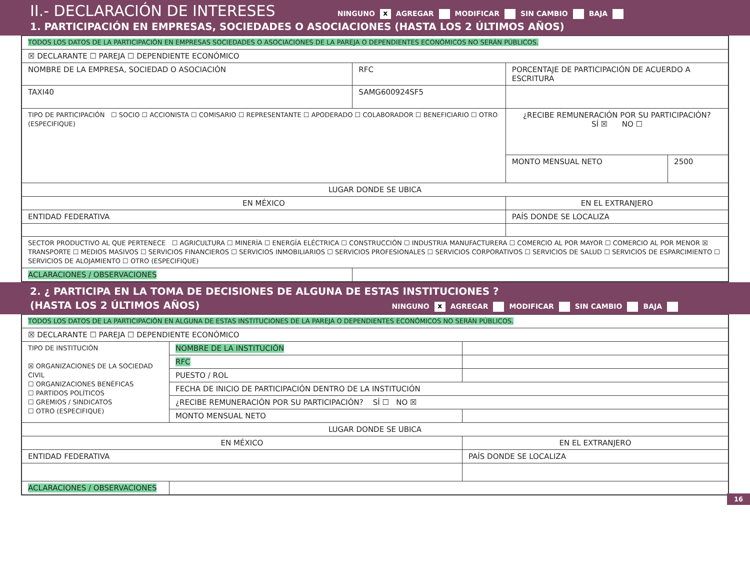II.- DECLARACIÓN DE INTERESES
NINGUNO x AGREGAR MODIFICAR SIN CAMBIO BAJA
1. PARTICIPACIÓN EN EMPRESAS, SOCIEDADES O ASOCIACIONES (HASTA LOS 2 ÚLTIMOS AÑOS)
| TODOS LOS DATOS DE LA PARTICIPACIÓN EN EMPRESAS SOCIEDADES O ASOCIACIONES DE LA PAREJA O DEPENDIENTES ECONÓMICOS NO SERÁN PÚBLICOS. | | | |
| ☒ DECLARANTE ☐ PAREJA ☐ DEPENDIENTE ECONÓMICO | | | |
| NOMBRE DE LA EMPRESA, SOCIEDAD O ASOCIACIÓN | RFC | PORCENTAJE DE PARTICIPACIÓN DE ACUERDO A ESCRITURA | |
| TAXI40 | SAMG600924SF5 | | |
| TIPO DE PARTICIPACIÓN ☐ SOCIO ☐ ACCIONISTA ☐ COMISARIO ☐ REPRESENTANTE ☐ APODERADO ☐ COLABORADOR ☐ BENEFICIARIO ☐ OTRO (ESPECIFIQUE) | | ¿RECIBE REMUNERACIÓN POR SU PARTICIPACIÓN? SÍ ☒ NO ☐ | |
| | | MONTO MENSUAL NETO | 2500 |
| LUGAR DONDE SE UBICA | | | |
| EN MÉXICO | | EN EL EXTRANJERO | |
| ENTIDAD FEDERATIVA | | PAÍS DONDE SE LOCALIZA | |
| SECTOR PRODUCTIVO AL QUE PERTENECE ☐ AGRICULTURA ☐ MINERÍA ☐ ENERGÍA ELÉCTRICA ☐ CONSTRUCCIÓN ☐ INDUSTRIA MANUFACTURERA ☐ COMERCIO AL POR MAYOR ☐ COMERCIO AL POR MENOR ☒ TRANSPORTE ☐ MEDIOS MASIVOS ☐ SERVICIOS FINANCIEROS ☐ SERVICIOS INMOBILIARIOS ☐ SERVICIOS PROFESIONALES ☐ SERVICIOS CORPORATIVOS ☐ SERVICIOS DE SALUD ☐ SERVICIOS DE ESPARCIMIENTO ☐ SERVICIOS DE ALOJAMIENTO ☐ OTRO (ESPECIFIQUE) | | | |
| ACLARACIONES / OBSERVACIONES | | | |
2. ¿ PARTICIPA EN LA TOMA DE DECISIONES DE ALGUNA DE ESTAS INSTITUCIONES ?
(HASTA LOS 2 ÚLTIMOS AÑOS)
NINGUNO x AGREGAR MODIFICAR SIN CAMBIO BAJA
| TODOS LOS DATOS DE LA PARTICIPACIÓN EN ALGUNA DE ESTAS INSTITUCIONES DE LA PAREJA O DEPENDIENTES ECONÓMICOS NO SERÁN PÚBLICOS. | | |
| ☒ DECLARANTE ☐ PAREJA ☐ DEPENDIENTE ECONÓMICO | | |
| TIPO DE INSTITUCIÓN ☒ ORGANIZACIONES DE LA SOCIEDAD CIVIL ☐ ORGANIZACIONES BENÉFICAS ☐ PARTIDOS POLÍTICOS ☐ GREMIOS / SINDICATOS ☐ OTRO (ESPECIFIQUE) | NOMBRE DE LA INSTITUCIÓN | |
| | RFC | |
| | PUESTO / ROL | |
| | FECHA DE INICIO DE PARTICIPACIÓN DENTRO DE LA INSTITUCIÓN | |
| | ¿RECIBE REMUNERACIÓN POR SU PARTICIPACIÓN? SÍ ☐ NO ☒ | |
| | MONTO MENSUAL NETO | |
| LUGAR DONDE SE UBICA | | |
| EN MÉXICO | | EN EL EXTRANJERO |
| ENTIDAD FEDERATIVA | | PAÍS DONDE SE LOCALIZA |
| ACLARACIONES / OBSERVACIONES | | |
16